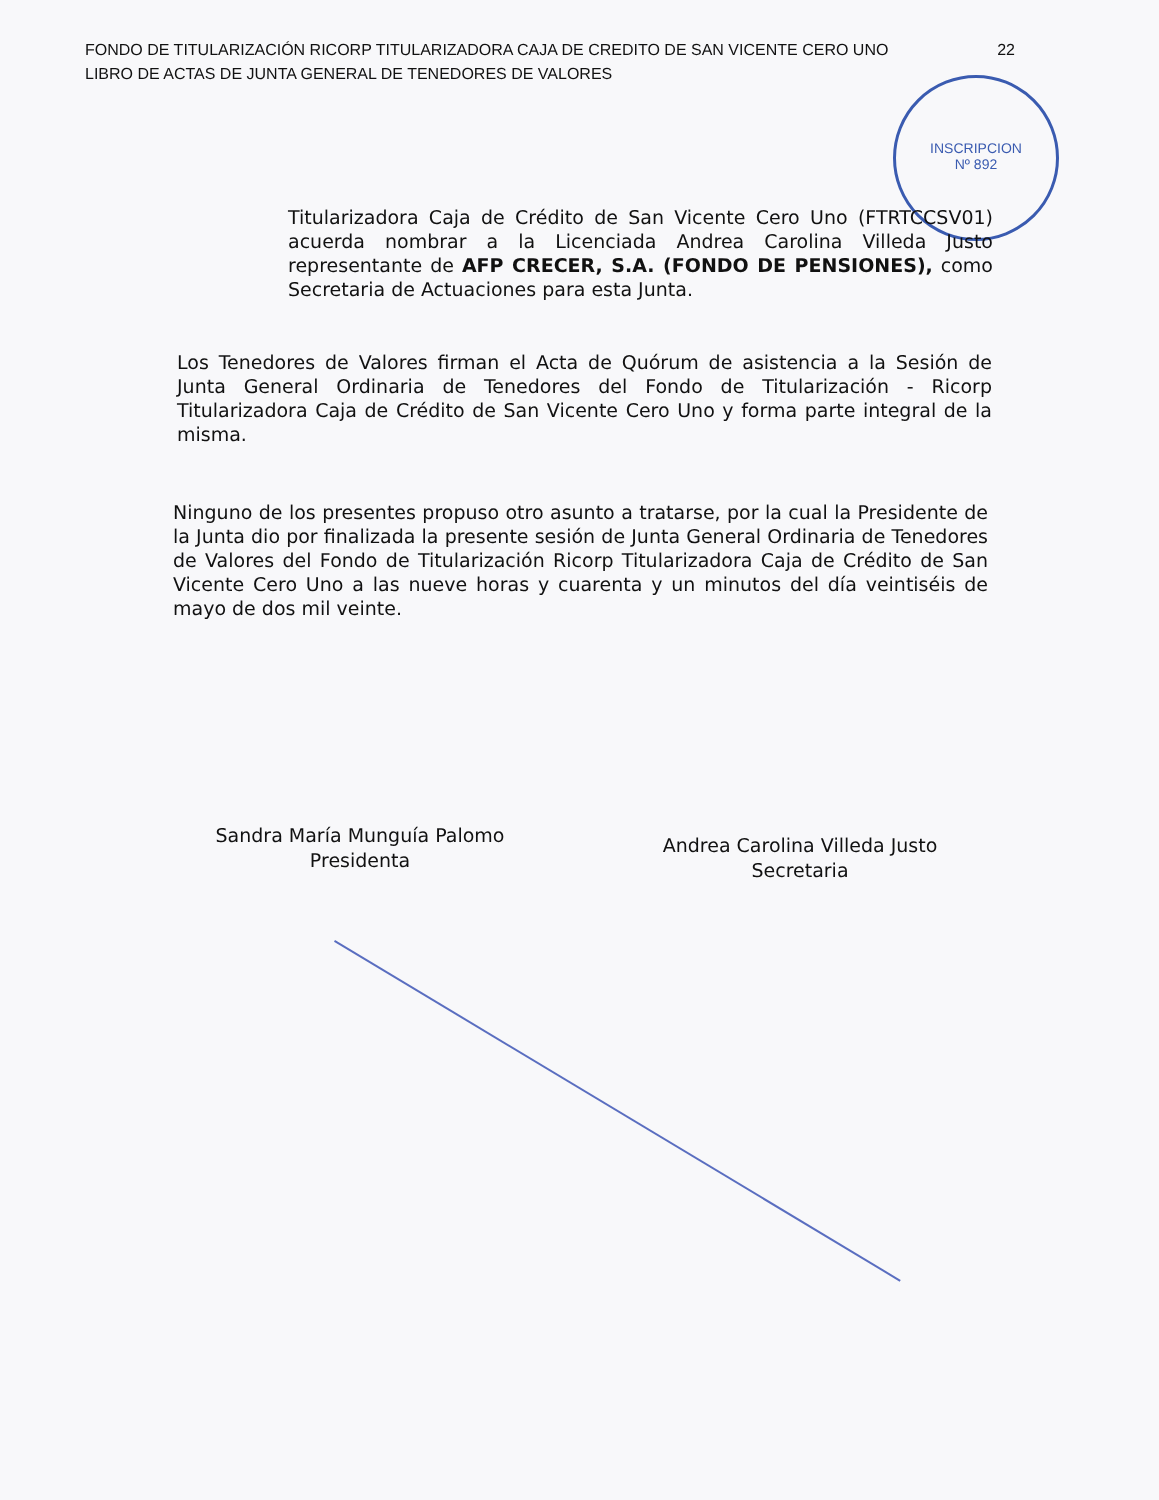22 FONDO DE TITULARIZACIÓN RICORP TITULARIZADORA CAJA DE CREDITO DE SAN VICENTE CERO UNO
LIBRO DE ACTAS DE JUNTA GENERAL DE TENEDORES DE VALORES
INSCRIPCION
Nº 892
Titularizadora Caja de Crédito de San Vicente Cero Uno (FTRTCCSV01) acuerda nombrar a la Licenciada Andrea Carolina Villeda Justo representante de AFP CRECER, S.A. (FONDO DE PENSIONES), como Secretaria de Actuaciones para esta Junta.
Los Tenedores de Valores firman el Acta de Quórum de asistencia a la Sesión de Junta General Ordinaria de Tenedores del Fondo de Titularización - Ricorp Titularizadora Caja de Crédito de San Vicente Cero Uno y forma parte integral de la misma.
Ninguno de los presentes propuso otro asunto a tratarse, por la cual la Presidente de la Junta dio por finalizada la presente sesión de Junta General Ordinaria de Tenedores de Valores del Fondo de Titularización Ricorp Titularizadora Caja de Crédito de San Vicente Cero Uno a las nueve horas y cuarenta y un minutos del día veintiséis de mayo de dos mil veinte.
Sandra María Munguía Palomo
Presidenta
Andrea Carolina Villeda Justo
Secretaria